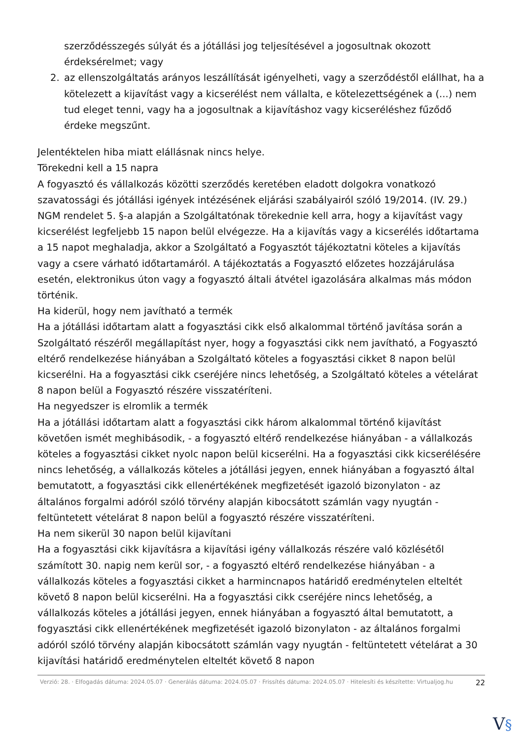szerződésszegés súlyát és a jótállási jog teljesítésével a jogosultnak okozott érdeksérelmet; vagy
2. az ellenszolgáltatás arányos leszállítását igényelheti, vagy a szerződéstől elállhat, ha a kötelezett a kijavítást vagy a kicserélést nem vállalta, e kötelezettségének a (...) nem tud eleget tenni, vagy ha a jogosultnak a kijavításhoz vagy kicseréléshez fűződő érdeke megszűnt.
Jelentéktelen hiba miatt elállásnak nincs helye.
Törekedni kell a 15 napra
A fogyasztó és vállalkozás közötti szerződés keretében eladott dolgokra vonatkozó szavatossági és jótállási igények intézésének eljárási szabályairól szóló 19/2014. (IV. 29.) NGM rendelet 5. §-a alapján a Szolgáltatónak törekednie kell arra, hogy a kijavítást vagy kicserélést legfeljebb 15 napon belül elvégezze. Ha a kijavítás vagy a kicserélés időtartama a 15 napot meghaladja, akkor a Szolgáltató a Fogyasztót tájékoztatni köteles a kijavítás vagy a csere várható időtartamáról. A tájékoztatás a Fogyasztó előzetes hozzájárulása esetén, elektronikus úton vagy a fogyasztó általi átvétel igazolására alkalmas más módon történik.
Ha kiderül, hogy nem javítható a termék
Ha a jótállási időtartam alatt a fogyasztási cikk első alkalommal történő javítása során a Szolgáltató részéről megállapítást nyer, hogy a fogyasztási cikk nem javítható, a Fogyasztó eltérő rendelkezése hiányában a Szolgáltató köteles a fogyasztási cikket 8 napon belül kicserélni. Ha a fogyasztási cikk cseréjére nincs lehetőség, a Szolgáltató köteles a vételárat 8 napon belül a Fogyasztó részére visszatéríteni.
Ha negyedszer is elromlik a termék
Ha a jótállási időtartam alatt a fogyasztási cikk három alkalommal történő kijavítást követően ismét meghibásodik, - a fogyasztó eltérő rendelkezése hiányában - a vállalkozás köteles a fogyasztási cikket nyolc napon belül kicserélni. Ha a fogyasztási cikk kicserélésére nincs lehetőség, a vállalkozás köteles a jótállási jegyen, ennek hiányában a fogyasztó által bemutatott, a fogyasztási cikk ellenértékének megfizetését igazoló bizonylaton - az általános forgalmi adóról szóló törvény alapján kibocsátott számlán vagy nyugtán - feltüntetett vételárat 8 napon belül a fogyasztó részére visszatéríteni.
Ha nem sikerül 30 napon belül kijavítani
Ha a fogyasztási cikk kijavításra a kijavítási igény vállalkozás részére való közlésétől számított 30. napig nem kerül sor, - a fogyasztó eltérő rendelkezése hiányában - a vállalkozás köteles a fogyasztási cikket a harmincnapos határidő eredménytelen elteltét követő 8 napon belül kicserélni. Ha a fogyasztási cikk cseréjére nincs lehetőség, a vállalkozás köteles a jótállási jegyen, ennek hiányában a fogyasztó által bemutatott, a fogyasztási cikk ellenértékének megfizetését igazoló bizonylaton - az általános forgalmi adóról szóló törvény alapján kibocsátott számlán vagy nyugtán - feltüntetett vételárat a 30 kijavítási határidő eredménytelen elteltét követő 8 napon
Verzió: 28. · Elfogadás dátuma: 2024.05.07 · Generálás dátuma: 2024.05.07 · Frissítés dátuma: 2024.05.07 · Hitelesíti és készítette: Virtualjog.hu
22
V§